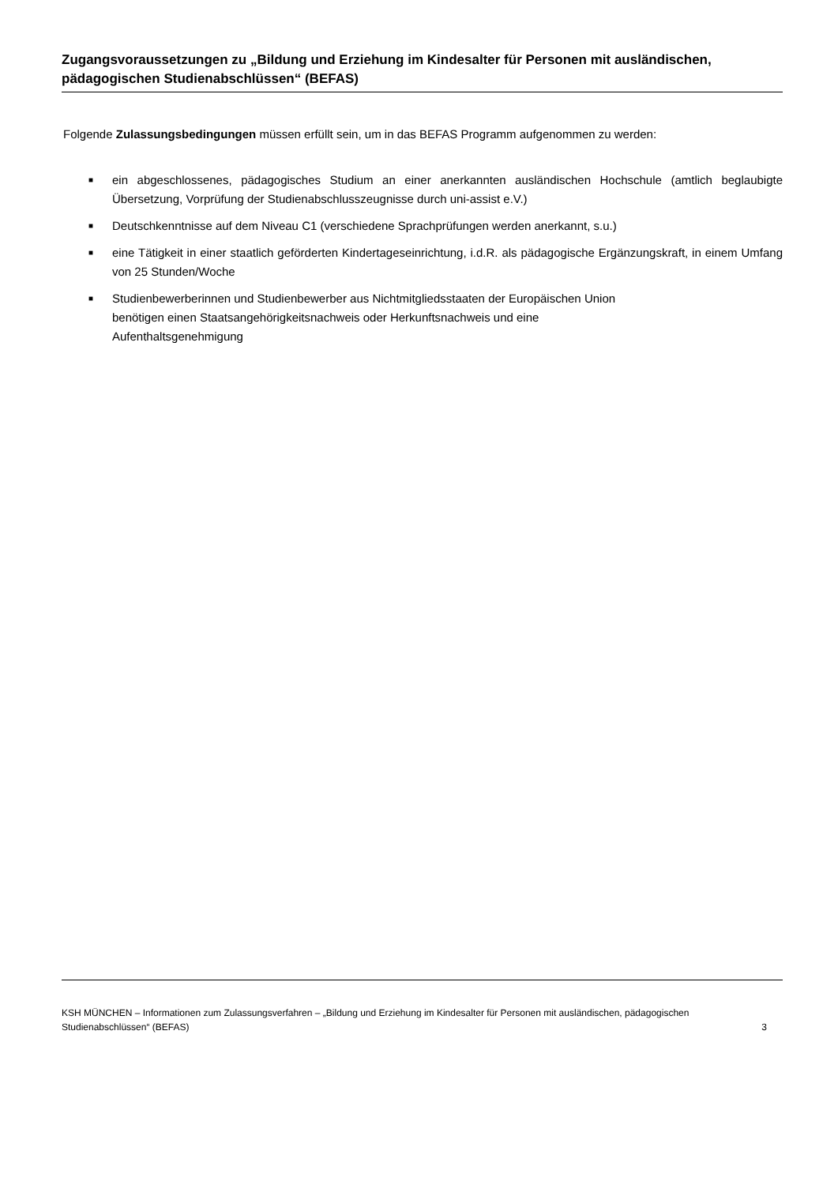Zugangsvoraussetzungen zu „Bildung und Erziehung im Kindesalter für Personen mit ausländischen, pädagogischen Studienabschlüssen“ (BEFAS)
Folgende Zulassungsbedingungen müssen erfüllt sein, um in das BEFAS Programm aufgenommen zu werden:
■ ein abgeschlossenes, pädagogisches Studium an einer anerkannten ausländischen Hochschule (amtlich beglaubigte Übersetzung, Vorprüfung der Studienabschlusszeugnisse durch uni-assist e.V.)
■ Deutschkenntnisse auf dem Niveau C1 (verschiedene Sprachprüfungen werden anerkannt, s.u.)
■ eine Tätigkeit in einer staatlich geförderten Kindertageseinrichtung, i.d.R. als pädagogische Ergänzungskraft, in einem Umfang von 25 Stunden/Woche
■ Studienbewerberinnen und Studienbewerber aus Nichtmitgliedsstaaten der Europäischen Union
benötigen einen Staatsangehörigkeitsnachweis oder Herkunftsnachweis und eine
Aufenthaltsgenehmigung
KSH MÜNCHEN – Informationen zum Zulassungsverfahren – „Bildung und Erziehung im Kindesalter für Personen mit ausländischen, pädagogischen Studienabschlüssen“ (BEFAS)
3